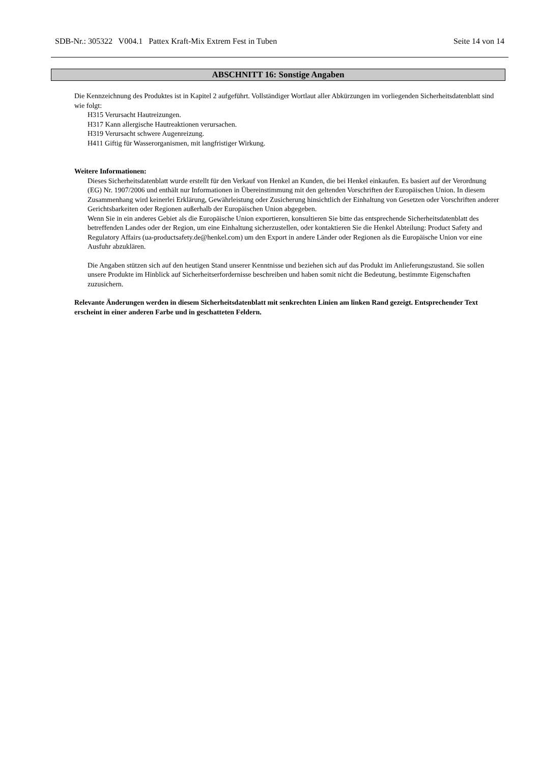SDB-Nr.: 305322 V004.1 Pattex Kraft-Mix Extrem Fest in Tuben Seite 14 von 14
ABSCHNITT 16: Sonstige Angaben
Die Kennzeichnung des Produktes ist in Kapitel 2 aufgeführt. Vollständiger Wortlaut aller Abkürzungen im vorliegenden Sicherheitsdatenblatt sind wie folgt:
H315 Verursacht Hautreizungen.
H317 Kann allergische Hautreaktionen verursachen.
H319 Verursacht schwere Augenreizung.
H411 Giftig für Wasserorganismen, mit langfristiger Wirkung.
Weitere Informationen:
Dieses Sicherheitsdatenblatt wurde erstellt für den Verkauf von Henkel an Kunden, die bei Henkel einkaufen. Es basiert auf der Verordnung (EG) Nr. 1907/2006 und enthält nur Informationen in Übereinstimmung mit den geltenden Vorschriften der Europäischen Union. In diesem Zusammenhang wird keinerlei Erklärung, Gewährleistung oder Zusicherung hinsichtlich der Einhaltung von Gesetzen oder Vorschriften anderer Gerichtsbarkeiten oder Regionen außerhalb der Europäischen Union abgegeben.
Wenn Sie in ein anderes Gebiet als die Europäische Union exportieren, konsultieren Sie bitte das entsprechende Sicherheitsdatenblatt des betreffenden Landes oder der Region, um eine Einhaltung sicherzustellen, oder kontaktieren Sie die Henkel Abteilung: Product Safety and Regulatory Affairs (ua-productsafety.de@henkel.com) um den Export in andere Länder oder Regionen als die Europäische Union vor eine Ausfuhr abzuklären.
Die Angaben stützen sich auf den heutigen Stand unserer Kenntnisse und beziehen sich auf das Produkt im Anlieferungszustand. Sie sollen unsere Produkte im Hinblick auf Sicherheitserfordernisse beschreiben und haben somit nicht die Bedeutung, bestimmte Eigenschaften zuzusichern.
Relevante Änderungen werden in diesem Sicherheitsdatenblatt mit senkrechten Linien am linken Rand gezeigt. Entsprechender Text erscheint in einer anderen Farbe und in geschatteten Feldern.